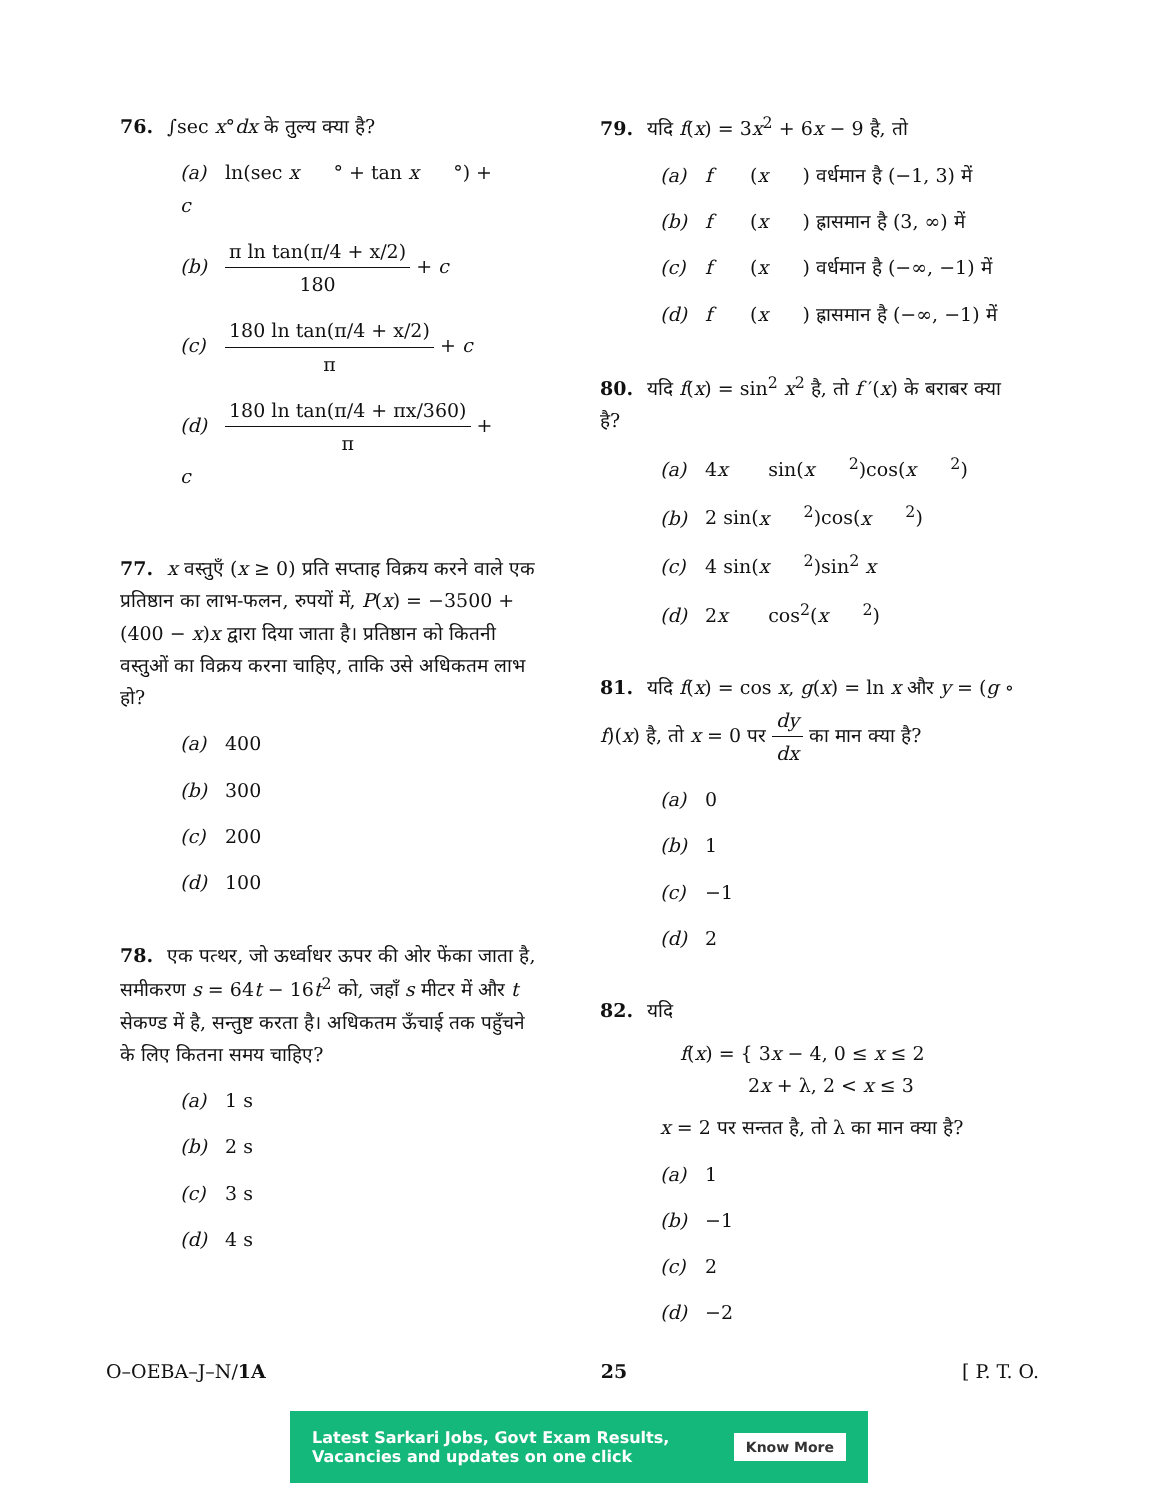76. ∫sec x°dx के तुल्य क्या है?
(a) ln(sec x ° + tan x °) + c
(b) π ln tan(π/4 + x/2) 180 + c
(c) 180 ln tan(π/4 + x/2) π + c
(d) 180 ln tan(π/4 + πx/360) π + c
77. x वस्तुएँ (x ≥ 0) प्रति सप्ताह विक्रय करने वाले एक प्रतिष्ठान का लाभ-फलन, रुपयों में, P(x) = −3500 + (400 − x)x द्वारा दिया जाता है। प्रतिष्ठान को कितनी वस्तुओं का विक्रय करना चाहिए, ताकि उसे अधिकतम लाभ हो?
(a) 400
(b) 300
(c) 200
(d) 100
78. एक पत्थर, जो ऊर्ध्वाधर ऊपर की ओर फेंका जाता है, समीकरण s = 64t − 16t<sup>2</sup> को, जहाँ s मीटर में और t सेकण्ड में है, सन्तुष्ट करता है। अधिकतम ऊँचाई तक पहुँचने के लिए कितना समय चाहिए?
(a) 1 s
(b) 2 s
(c) 3 s
(d) 4 s
79. यदि f(x) = 3x<sup>2</sup> + 6x − 9 है, तो
(a) f (x) वर्धमान है (−1, 3) में
(b) f (x) ह्रासमान है (3, ∞) में
(c) f (x) वर्धमान है (−∞, −1) में
(d) f (x) ह्रासमान है (−∞, −1) में
80. यदि f(x) = sin<sup>2</sup> x<sup>2</sup> है, तो f ′(x) के बराबर क्या है?
(a) 4 x sin(x<sup>2</sup>)cos(x<sup>2</sup>)
(b) 2 sin(x<sup>2</sup>)cos(x<sup>2</sup>)
(c) 4 sin(x<sup>2</sup>)sin<sup>2</sup> x
(d) 2 x cos<sup>2</sup>(x<sup>2</sup>)
81. यदि f(x) = cos x, g(x) = ln x और y = (g ∘ f)(x) है, तो x = 0 पर dy dx का मान क्या है?
(a) 0
(b) 1
(c) −1
(d) 2
82. यदि
f(x) = { 3x − 4, 0 ≤ x ≤ 2
2x + λ, 2 < x ≤ 3
x = 2 पर सन्तत है, तो λ का मान क्या है?
(a) 1
(b) −1
(c) 2
(d) −2
O–OEBA–J–N/1A 25 [ P. T. O.
Latest Sarkari Jobs, Govt Exam Results,
Vacancies and updates on one click Know More